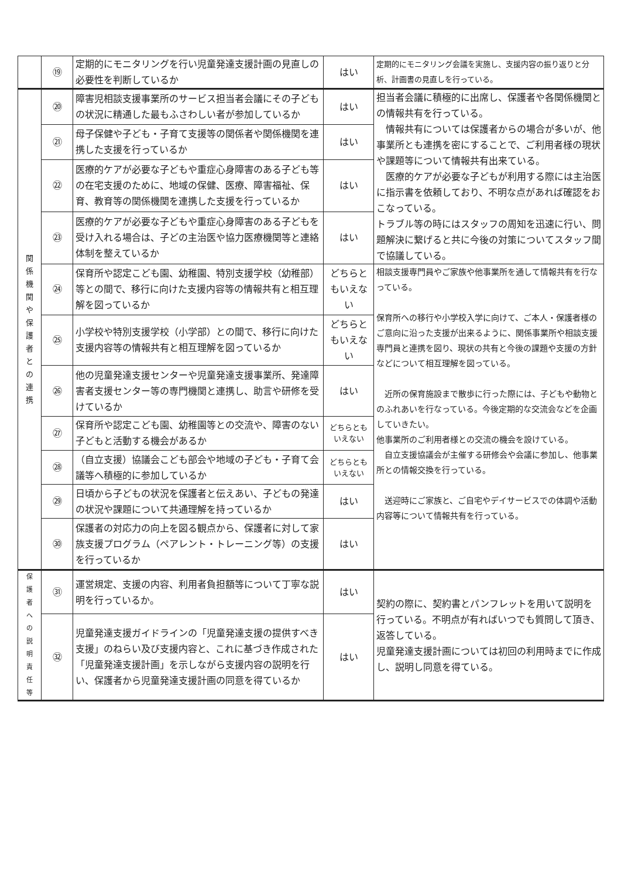| | ⑲ | 定期的にモニタリングを行い児童発達支援計画の見直しの必要性を判断しているか | はい | 定期的にモニタリング会議を実施し、支援内容の振り返りと分析、計画書の見直しを行っている。 |
| 関 係 機 関 や 保 護 者 と の 連 携 | ⑳ | 障害児相談支援事業所のサービス担当者会議にその子どもの状況に精通した最もふさわしい者が参加しているか | はい | 担当者会議に積極的に出席し、保護者や各関係機関との情報共有を行っている。 情報共有については保護者からの場合が多いが、他事業所とも連携を密にすることで、ご利用者様の現状や課題等について情報共有出来ている。 医療的ケアが必要な子どもが利用する際には主治医に指示書を依頼しており、不明な点があれば確認をおこなっている。 トラブル等の時にはスタッフの周知を迅速に行い、問題解決に繋げると共に今後の対策についてスタッフ間で協議している。 |
| | ㉑ | 母子保健や子ども・子育て支援等の関係者や関係機関を連携した支援を行っているか | はい | |
| | ㉒ | 医療的ケアが必要な子どもや重症心身障害のある子ども等の在宅支援のために、地域の保健、医療、障害福祉、保育、教育等の関係機関を連携した支援を行っているか | はい | |
| | ㉓ | 医療的ケアが必要な子どもや重症心身障害のある子どもを受け入れる場合は、子どの主治医や協力医療機関等と連絡体制を整えているか | はい | |
| | ㉔ | 保育所や認定こども園、幼稚園、特別支援学校（幼稚部）等との間で、移行に向けた支援内容等の情報共有と相互理解を図っているか | どちらともいえない | 相談支援専門員やご家族や他事業所を通して情報共有を行なっている。 保育所への移行や小学校入学に向けて、ご本人・保護者様のご意向に沿った支援が出来るように、関係事業所や相談支援専門員と連携を図り、現状の共有と今後の課題や支援の方針などについて相互理解を図っている。 近所の保育施設まで散歩に行った際には、子どもや動物とのふれあいを行なっている。今後定期的な交流会などを企画していきたい。 他事業所のご利用者様との交流の機会を設けている。 自立支援協議会が主催する研修会や会議に参加し、他事業所との情報交換を行っている。 送迎時にご家族と、ご自宅やデイサービスでの体調や活動内容等について情報共有を行っている。 |
| | ㉕ | 小学校や特別支援学校（小学部）との間で、移行に向けた支援内容等の情報共有と相互理解を図っているか | どちらともいえない | |
| | ㉖ | 他の児童発達支援センターや児童発達支援事業所、発達障害者支援センター等の専門機関と連携し、助言や研修を受けているか | はい | |
| | ㉗ | 保育所や認定こども園、幼稚園等との交流や、障害のない子どもと活動する機会があるか | どちらともいえない | |
| | ㉘ | （自立支援）協議会こども部会や地域の子ども・子育て会議等へ積極的に参加しているか | どちらともいえない | |
| | ㉙ | 日頃から子どもの状況を保護者と伝えあい、子どもの発達の状況や課題について共通理解を持っているか | はい | |
| | ㉚ | 保護者の対応力の向上を図る観点から、保護者に対して家族支援プログラム（ペアレント・トレーニング等）の支援を行っているか | はい | |
| 保 護 者 へ の 説 明 責 任 等 | ㉛ | 運営規定、支援の内容、利用者負担額等について丁寧な説明を行っているか。 | はい | 契約の際に、契約書とパンフレットを用いて説明を行っている。不明点が有ればいつでも質問して頂き、返答している。 児童発達支援計画については初回の利用時までに作成し、説明し同意を得ている。 |
| | ㉜ | 児童発達支援ガイドラインの「児童発達支援の提供すべき支援」のねらい及び支援内容と、これに基づき作成された「児童発達支援計画」を示しながら支援内容の説明を行い、保護者から児童発達支援計画の同意を得ているか | はい | |